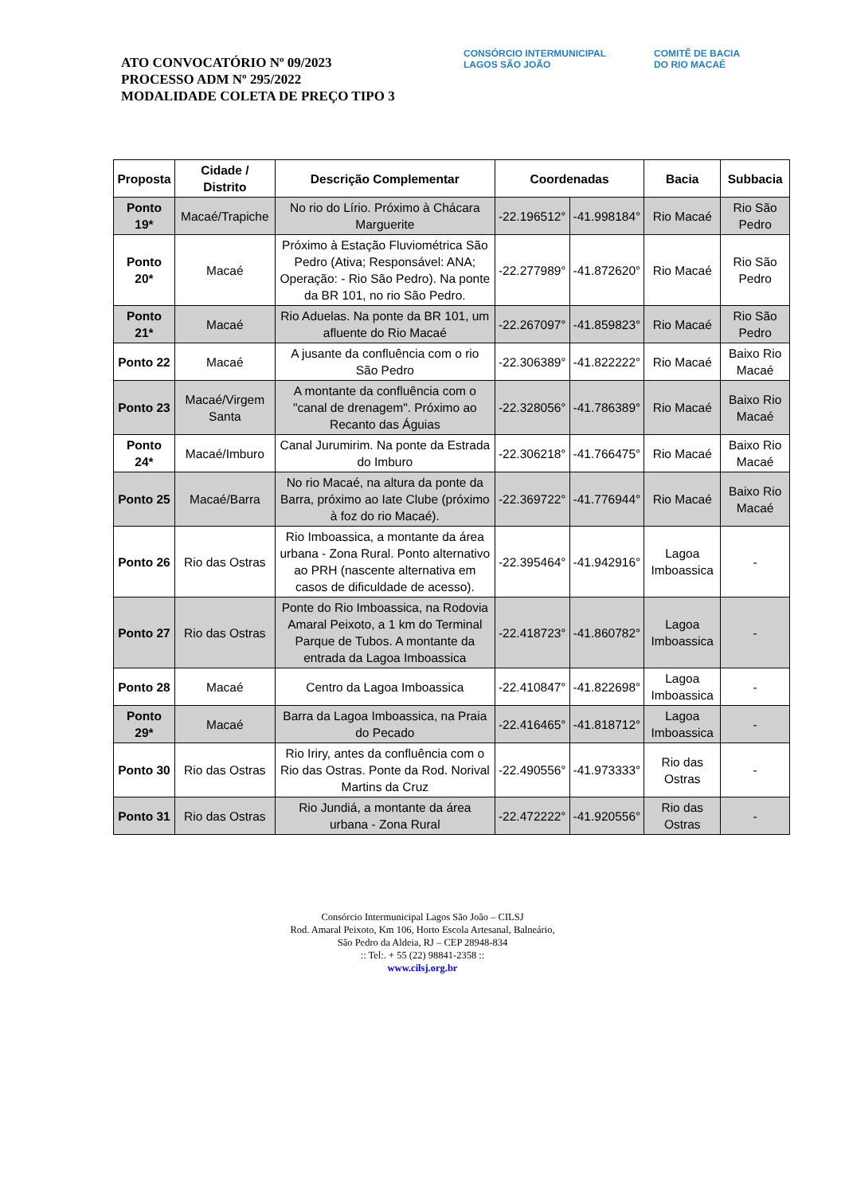ATO CONVOCATÓRIO Nº 09/2023
PROCESSO ADM Nº 295/2022
MODALIDADE COLETA DE PREÇO TIPO 3
CONSÓRCIO INTERMUNICIPAL
LAGOS SÃO JOÃO
COMITÊ DE BACIA
DO RIO MACAÉ
| Proposta | Cidade / Distrito | Descrição Complementar | Coordenadas | | Bacia | Subbacia |
| --- | --- | --- | --- | --- | --- | --- |
| Ponto 19* | Macaé/Trapiche | No rio do Lírio. Próximo à Chácara Marguerite | -22.196512° | -41.998184° | Rio Macaé | Rio São Pedro |
| Ponto 20* | Macaé | Próximo à Estação Fluviométrica São Pedro (Ativa; Responsável: ANA; Operação: - Rio São Pedro). Na ponte da BR 101, no rio São Pedro. | -22.277989° | -41.872620° | Rio Macaé | Rio São Pedro |
| Ponto 21* | Macaé | Rio Aduelas. Na ponte da BR 101, um afluente do Rio Macaé | -22.267097° | -41.859823° | Rio Macaé | Rio São Pedro |
| Ponto 22 | Macaé | A jusante da confluência com o rio São Pedro | -22.306389° | -41.822222° | Rio Macaé | Baixo Rio Macaé |
| Ponto 23 | Macaé/Virgem Santa | A montante da confluência com o "canal de drenagem". Próximo ao Recanto das Águias | -22.328056° | -41.786389° | Rio Macaé | Baixo Rio Macaé |
| Ponto 24* | Macaé/Imburo | Canal Jurumirim. Na ponte da Estrada do Imburo | -22.306218° | -41.766475° | Rio Macaé | Baixo Rio Macaé |
| Ponto 25 | Macaé/Barra | No rio Macaé, na altura da ponte da Barra, próximo ao Iate Clube (próximo à foz do rio Macaé). | -22.369722° | -41.776944° | Rio Macaé | Baixo Rio Macaé |
| Ponto 26 | Rio das Ostras | Rio Imboassica, a montante da área urbana - Zona Rural. Ponto alternativo ao PRH (nascente alternativa em casos de dificuldade de acesso). | -22.395464° | -41.942916° | Lagoa Imboassica | - |
| Ponto 27 | Rio das Ostras | Ponte do Rio Imboassica, na Rodovia Amaral Peixoto, a 1 km do Terminal Parque de Tubos. A montante da entrada da Lagoa Imboassica | -22.418723° | -41.860782° | Lagoa Imboassica | - |
| Ponto 28 | Macaé | Centro da Lagoa Imboassica | -22.410847° | -41.822698° | Lagoa Imboassica | - |
| Ponto 29* | Macaé | Barra da Lagoa Imboassica, na Praia do Pecado | -22.416465° | -41.818712° | Lagoa Imboassica | - |
| Ponto 30 | Rio das Ostras | Rio Iriry, antes da confluência com o Rio das Ostras. Ponte da Rod. Norival Martins da Cruz | -22.490556° | -41.973333° | Rio das Ostras | - |
| Ponto 31 | Rio das Ostras | Rio Jundiá, a montante da área urbana - Zona Rural | -22.472222° | -41.920556° | Rio das Ostras | - |
Consórcio Intermunicipal Lagos São João – CILSJ
Rod. Amaral Peixoto, Km 106, Horto Escola Artesanal, Balneário,
São Pedro da Aldeia, RJ – CEP 28948-834
:: Tel:. + 55 (22) 98841-2358 ::
www.cilsj.org.br